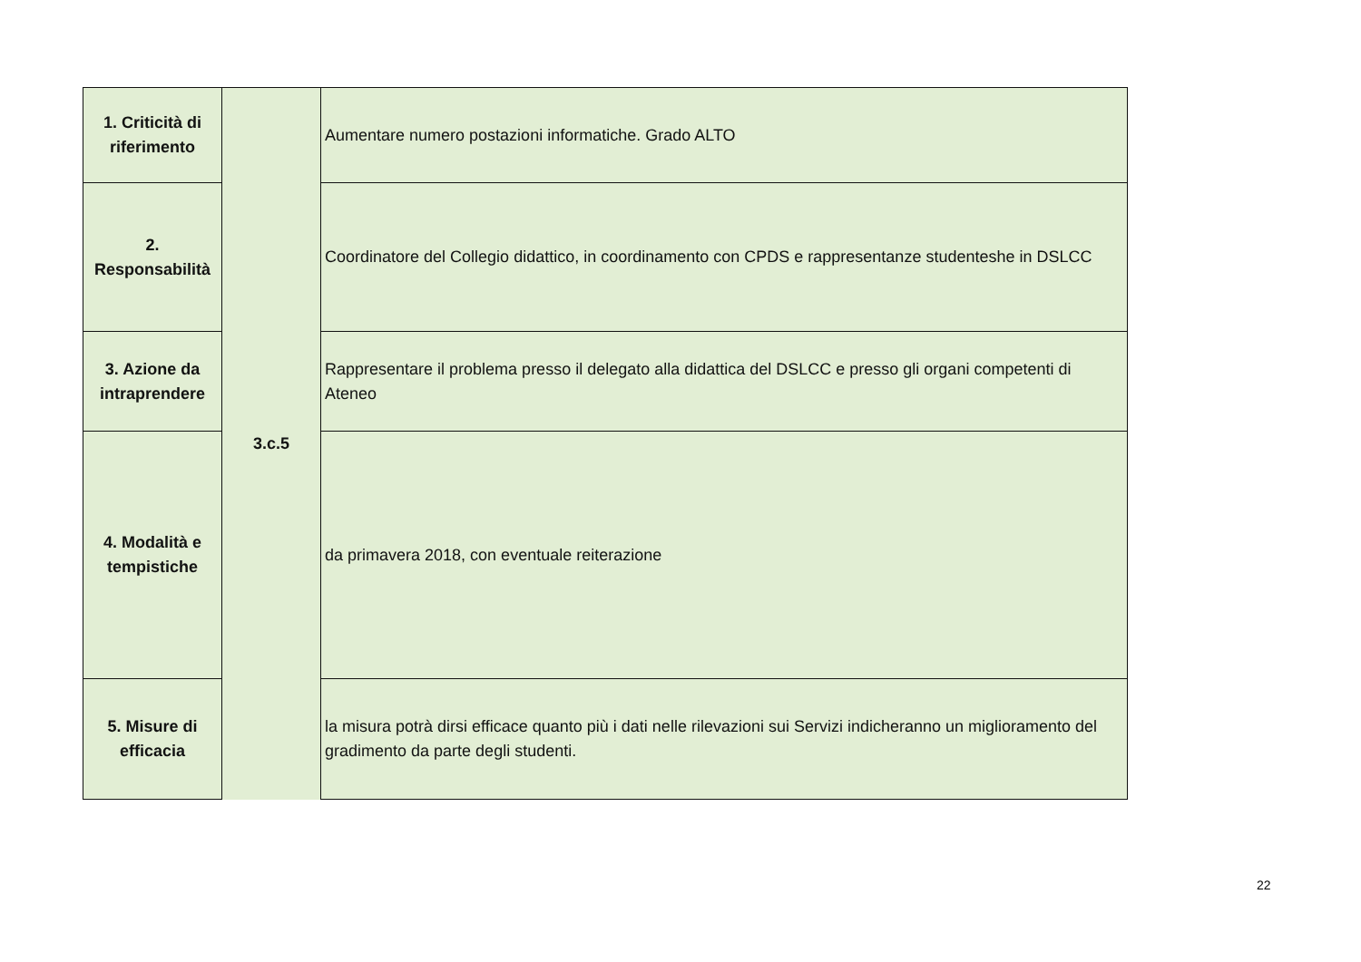| 1. Criticità di riferimento | 3.c.5 | Aumentare numero postazioni informatiche. Grado ALTO |
| 2. Responsabilità | | Coordinatore del Collegio didattico, in coordinamento con CPDS e rappresentanze studenteshe in DSLCC |
| 3. Azione da intraprendere | | Rappresentare il problema presso il delegato alla didattica del DSLCC e presso gli organi competenti di Ateneo |
| 4. Modalità e tempistiche | | da primavera 2018, con eventuale reiterazione |
| 5. Misure di efficacia | | la misura potrà dirsi efficace quanto più i dati nelle rilevazioni sui Servizi indicheranno un miglioramento del gradimento da parte degli studenti. |
22